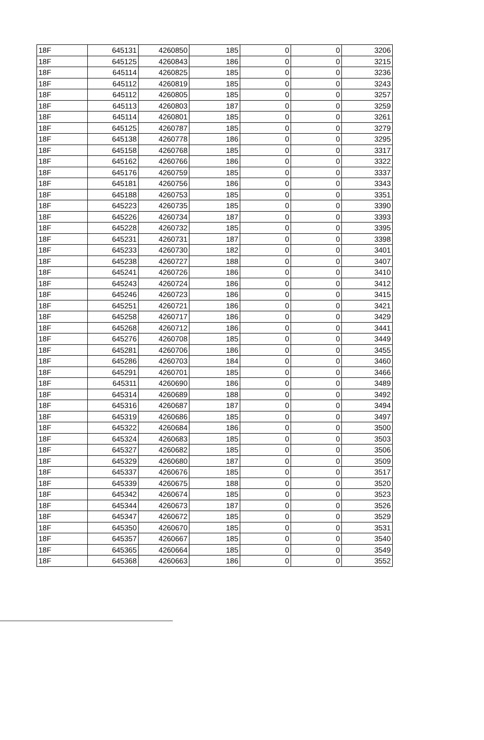| 18F | 645131 | 4260850 | 185 | 0 | 0 | 3206 |
| 18F | 645125 | 4260843 | 186 | 0 | 0 | 3215 |
| 18F | 645114 | 4260825 | 185 | 0 | 0 | 3236 |
| 18F | 645112 | 4260819 | 185 | 0 | 0 | 3243 |
| 18F | 645112 | 4260805 | 185 | 0 | 0 | 3257 |
| 18F | 645113 | 4260803 | 187 | 0 | 0 | 3259 |
| 18F | 645114 | 4260801 | 185 | 0 | 0 | 3261 |
| 18F | 645125 | 4260787 | 185 | 0 | 0 | 3279 |
| 18F | 645138 | 4260778 | 186 | 0 | 0 | 3295 |
| 18F | 645158 | 4260768 | 185 | 0 | 0 | 3317 |
| 18F | 645162 | 4260766 | 186 | 0 | 0 | 3322 |
| 18F | 645176 | 4260759 | 185 | 0 | 0 | 3337 |
| 18F | 645181 | 4260756 | 186 | 0 | 0 | 3343 |
| 18F | 645188 | 4260753 | 185 | 0 | 0 | 3351 |
| 18F | 645223 | 4260735 | 185 | 0 | 0 | 3390 |
| 18F | 645226 | 4260734 | 187 | 0 | 0 | 3393 |
| 18F | 645228 | 4260732 | 185 | 0 | 0 | 3395 |
| 18F | 645231 | 4260731 | 187 | 0 | 0 | 3398 |
| 18F | 645233 | 4260730 | 182 | 0 | 0 | 3401 |
| 18F | 645238 | 4260727 | 188 | 0 | 0 | 3407 |
| 18F | 645241 | 4260726 | 186 | 0 | 0 | 3410 |
| 18F | 645243 | 4260724 | 186 | 0 | 0 | 3412 |
| 18F | 645246 | 4260723 | 186 | 0 | 0 | 3415 |
| 18F | 645251 | 4260721 | 186 | 0 | 0 | 3421 |
| 18F | 645258 | 4260717 | 186 | 0 | 0 | 3429 |
| 18F | 645268 | 4260712 | 186 | 0 | 0 | 3441 |
| 18F | 645276 | 4260708 | 185 | 0 | 0 | 3449 |
| 18F | 645281 | 4260706 | 186 | 0 | 0 | 3455 |
| 18F | 645286 | 4260703 | 184 | 0 | 0 | 3460 |
| 18F | 645291 | 4260701 | 185 | 0 | 0 | 3466 |
| 18F | 645311 | 4260690 | 186 | 0 | 0 | 3489 |
| 18F | 645314 | 4260689 | 188 | 0 | 0 | 3492 |
| 18F | 645316 | 4260687 | 187 | 0 | 0 | 3494 |
| 18F | 645319 | 4260686 | 185 | 0 | 0 | 3497 |
| 18F | 645322 | 4260684 | 186 | 0 | 0 | 3500 |
| 18F | 645324 | 4260683 | 185 | 0 | 0 | 3503 |
| 18F | 645327 | 4260682 | 185 | 0 | 0 | 3506 |
| 18F | 645329 | 4260680 | 187 | 0 | 0 | 3509 |
| 18F | 645337 | 4260676 | 185 | 0 | 0 | 3517 |
| 18F | 645339 | 4260675 | 188 | 0 | 0 | 3520 |
| 18F | 645342 | 4260674 | 185 | 0 | 0 | 3523 |
| 18F | 645344 | 4260673 | 187 | 0 | 0 | 3526 |
| 18F | 645347 | 4260672 | 185 | 0 | 0 | 3529 |
| 18F | 645350 | 4260670 | 185 | 0 | 0 | 3531 |
| 18F | 645357 | 4260667 | 185 | 0 | 0 | 3540 |
| 18F | 645365 | 4260664 | 185 | 0 | 0 | 3549 |
| 18F | 645368 | 4260663 | 186 | 0 | 0 | 3552 |